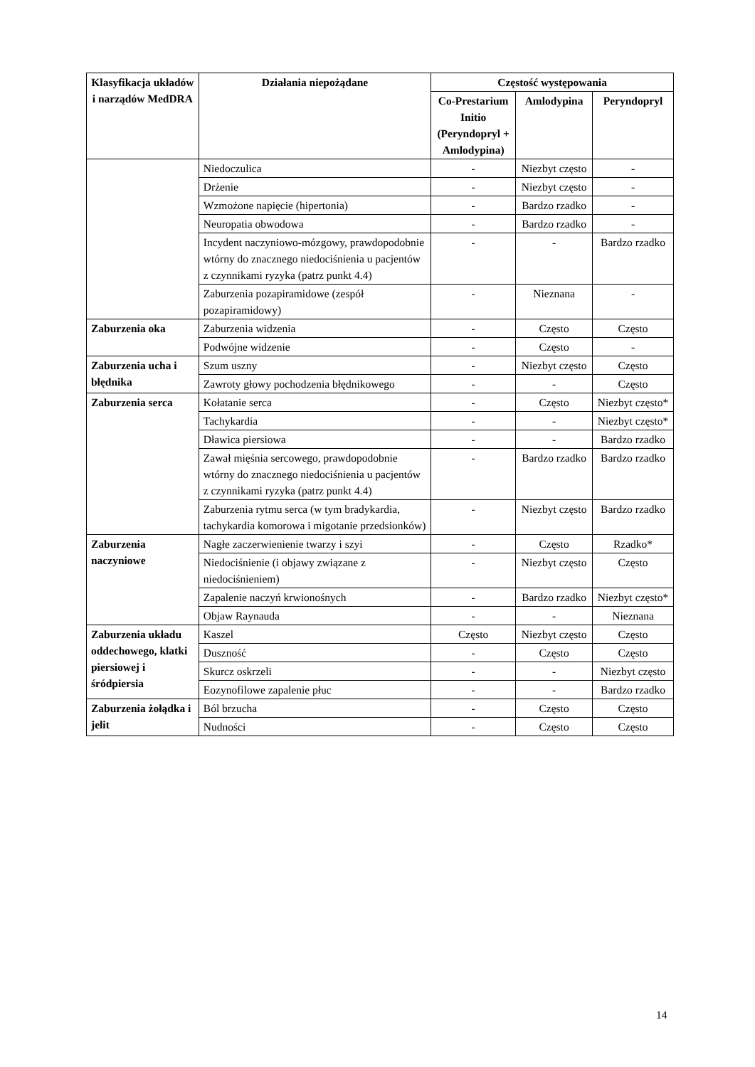| Klasyfikacja układów i narządów MedDRA | Działania niepożądane | Częstość występowania | | |
| --- | --- | --- | --- | --- |
| | | Co-Prestarium Initio (Peryndopryl + Amlodypina) | Amlodypina | Peryndopryl |
| | Niedoczulica | - | Niezbyt często | - |
| | Drżenie | - | Niezbyt często | - |
| | Wzmożone napięcie (hipertonia) | - | Bardzo rzadko | - |
| | Neuropatia obwodowa | - | Bardzo rzadko | - |
| | Incydent naczyniowo-mózgowy, prawdopodobnie wtórny do znacznego niedociśnienia u pacjentów z czynnikami ryzyka (patrz punkt 4.4) | - | - | Bardzo rzadko |
| | Zaburzenia pozapiramidowe (zespół pozapiramidowy) | - | Nieznana | - |
| Zaburzenia oka | Zaburzenia widzenia | - | Często | Często |
| | Podwójne widzenie | - | Często | - |
| Zaburzenia ucha i błędnika | Szum uszny | - | Niezbyt często | Często |
| | Zawroty głowy pochodzenia błędnikowego | - | - | Często |
| Zaburzenia serca | Kołatanie serca | - | Często | Niezbyt często* |
| | Tachykardia | - | - | Niezbyt często* |
| | Dławica piersiowa | - | - | Bardzo rzadko |
| | Zawał mięśnia sercowego, prawdopodobnie wtórny do znacznego niedociśnienia u pacjentów z czynnikami ryzyka (patrz punkt 4.4) | - | Bardzo rzadko | Bardzo rzadko |
| | Zaburzenia rytmu serca (w tym bradykardia, tachykardia komorowa i migotanie przedsionków) | - | Niezbyt często | Bardzo rzadko |
| Zaburzenia naczyniowe | Nagłe zaczerwienienie twarzy i szyi | - | Często | Rzadko* |
| | Niedociśnienie (i objawy związane z niedociśnieniem) | - | Niezbyt często | Często |
| | Zapalenie naczyń krwionośnych | - | Bardzo rzadko | Niezbyt często* |
| | Objaw Raynauda | - | - | Nieznana |
| Zaburzenia układu oddechowego, klatki piersiowej i śródpiersia | Kaszel | Często | Niezbyt często | Często |
| | Duszność | - | Często | Często |
| | Skurcz oskrzeli | - | - | Niezbyt często |
| | Eozynofilowe zapalenie płuc | - | - | Bardzo rzadko |
| Zaburzenia żołądka i jelit | Ból brzucha | - | Często | Często |
| | Nudności | - | Często | Często |
14